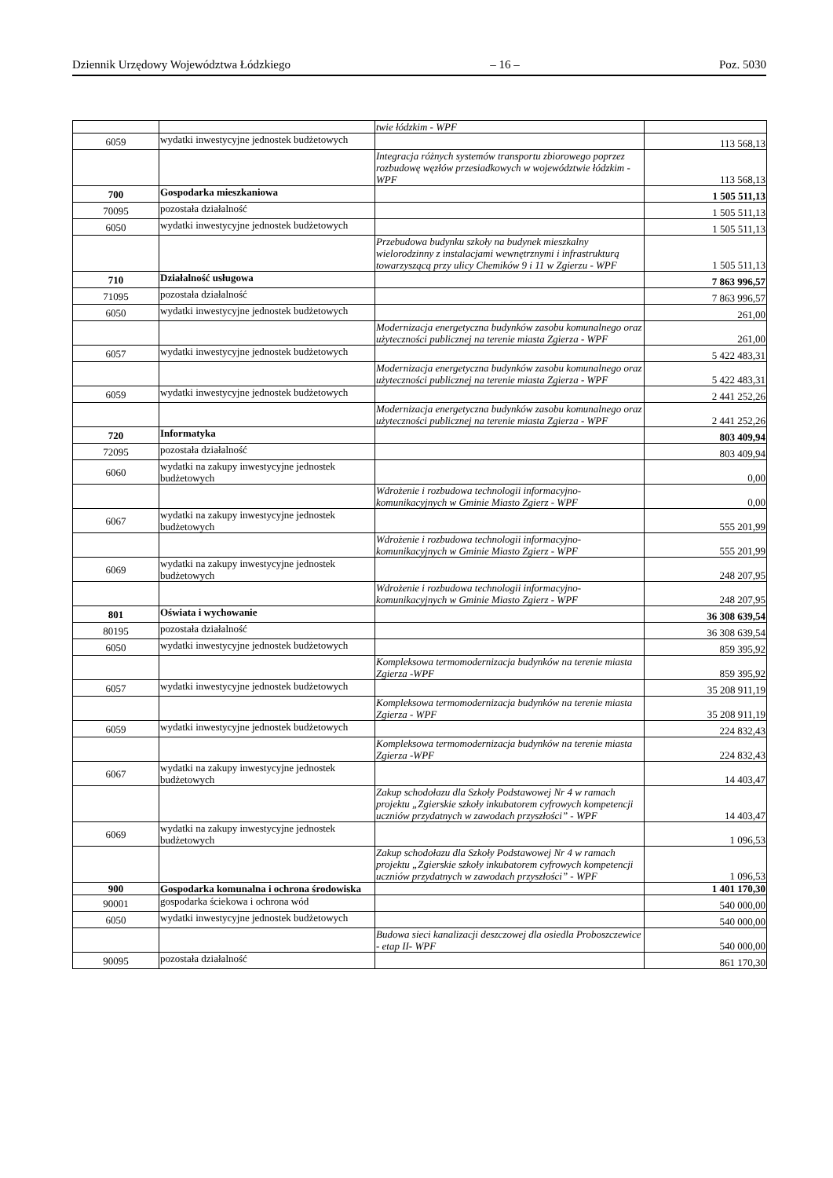Dziennik Urzędowy Województwa Łódzkiego – 16 – Poz. 5030
| | | twie łódzkim - WPF | |
| 6059 | wydatki inwestycyjne jednostek budżetowych | | 113 568,13 |
| | | Integracja różnych systemów transportu zbiorowego poprzez rozbudowę węzłów przesiadkowych w województwie łódzkim - WPF | 113 568,13 |
| 700 | Gospodarka mieszkaniowa | | 1 505 511,13 |
| 70095 | pozostała działalność | | 1 505 511,13 |
| 6050 | wydatki inwestycyjne jednostek budżetowych | | 1 505 511,13 |
| | | Przebudowa budynku szkoły na budynek mieszkalny wielorodzinny z instalacjami wewnętrznymi i infrastrukturą towarzyszącą przy ulicy Chemików 9 i 11 w Zgierzu - WPF | 1 505 511,13 |
| 710 | Działalność usługowa | | 7 863 996,57 |
| 71095 | pozostała działalność | | 7 863 996,57 |
| 6050 | wydatki inwestycyjne jednostek budżetowych | | 261,00 |
| | | Modernizacja energetyczna budynków zasobu komunalnego oraz użyteczności publicznej na terenie miasta Zgierza - WPF | 261,00 |
| 6057 | wydatki inwestycyjne jednostek budżetowych | | 5 422 483,31 |
| | | Modernizacja energetyczna budynków zasobu komunalnego oraz użyteczności publicznej na terenie miasta Zgierza - WPF | 5 422 483,31 |
| 6059 | wydatki inwestycyjne jednostek budżetowych | | 2 441 252,26 |
| | | Modernizacja energetyczna budynków zasobu komunalnego oraz użyteczności publicznej na terenie miasta Zgierza - WPF | 2 441 252,26 |
| 720 | Informatyka | | 803 409,94 |
| 72095 | pozostała działalność | | 803 409,94 |
| 6060 | wydatki na zakupy inwestycyjne jednostek budżetowych | | 0,00 |
| | | Wdrożenie i rozbudowa technologii informacyjno- komunikacyjnych w Gminie Miasto Zgierz - WPF | 0,00 |
| 6067 | wydatki na zakupy inwestycyjne jednostek budżetowych | | 555 201,99 |
| | | Wdrożenie i rozbudowa technologii informacyjno-komunikacyjnych w Gminie Miasto Zgierz - WPF | 555 201,99 |
| 6069 | wydatki na zakupy inwestycyjne jednostek budżetowych | | 248 207,95 |
| | | Wdrożenie i rozbudowa technologii informacyjno-komunikacyjnych w Gminie Miasto Zgierz - WPF | 248 207,95 |
| 801 | Oświata i wychowanie | | 36 308 639,54 |
| 80195 | pozostała działalność | | 36 308 639,54 |
| 6050 | wydatki inwestycyjne jednostek budżetowych | | 859 395,92 |
| | | Kompleksowa termomodernizacja budynków na terenie miasta Zgierza -WPF | 859 395,92 |
| 6057 | wydatki inwestycyjne jednostek budżetowych | | 35 208 911,19 |
| | | Kompleksowa termomodernizacja budynków na terenie miasta Zgierza - WPF | 35 208 911,19 |
| 6059 | wydatki inwestycyjne jednostek budżetowych | | 224 832,43 |
| | | Kompleksowa termomodernizacja budynków na terenie miasta Zgierza -WPF | 224 832,43 |
| 6067 | wydatki na zakupy inwestycyjne jednostek budżetowych | | 14 403,47 |
| | | Zakup schodołazu dla Szkoły Podstawowej Nr 4 w ramach projektu „Zgierskie szkoły inkubatorem cyfrowych kompetencji uczniów przydatnych w zawodach przyszłości” - WPF | 14 403,47 |
| 6069 | wydatki na zakupy inwestycyjne jednostek budżetowych | | 1 096,53 |
| | | Zakup schodołazu dla Szkoły Podstawowej Nr 4 w ramach projektu „Zgierskie szkoły inkubatorem cyfrowych kompetencji uczniów przydatnych w zawodach przyszłości” - WPF | 1 096,53 |
| 900 | Gospodarka komunalna i ochrona środowiska | | 1 401 170,30 |
| 90001 | gospodarka ściekowa i ochrona wód | | 540 000,00 |
| 6050 | wydatki inwestycyjne jednostek budżetowych | | 540 000,00 |
| | | Budowa sieci kanalizacji deszczowej dla osiedla Proboszczewice - etap II- WPF | 540 000,00 |
| 90095 | pozostała działalność | | 861 170,30 |